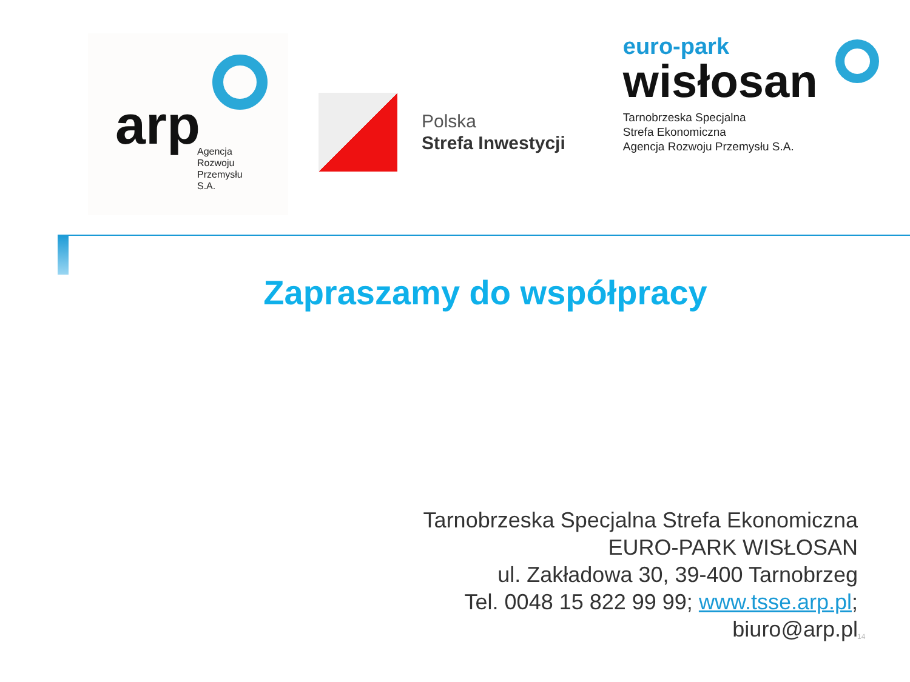arp
Agencja
Rozwoju
Przemysłu
S.A.
Polska
Strefa Inwestycji
euro-park
wisłosan
Tarnobrzeska Specjalna
Strefa Ekonomiczna
Agencja Rozwoju Przemysłu S.A.
Zapraszamy do współpracy
Tarnobrzeska Specjalna Strefa Ekonomiczna
EURO-PARK WISŁOSAN
ul. Zakładowa 30, 39-400 Tarnobrzeg
Tel. 0048 15 822 99 99; www.tsse.arp.pl;
biuro@arp.pl
14